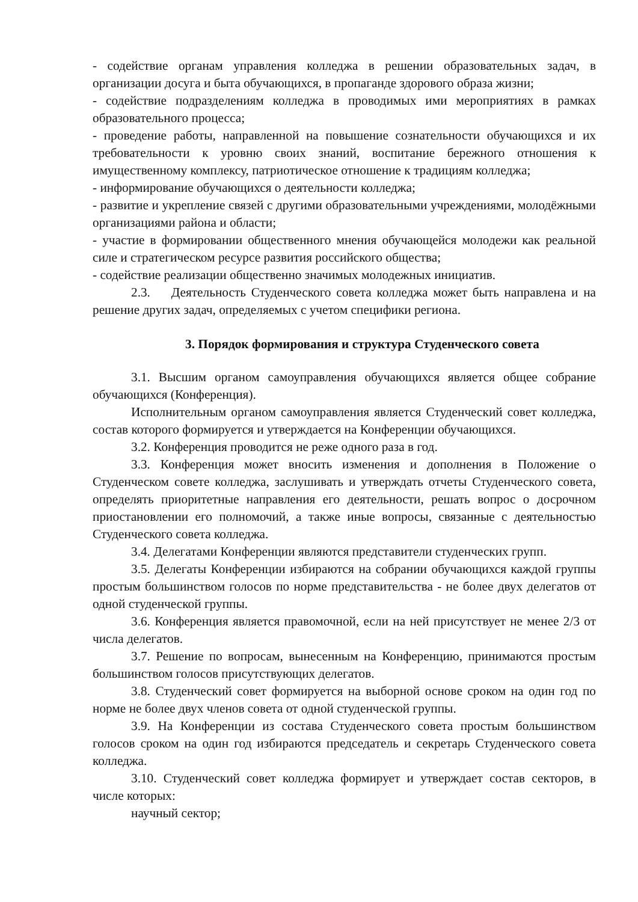- содействие органам управления колледжа в решении образовательных задач, в организации досуга и быта обучающихся, в пропаганде здорового образа жизни;
- содействие подразделениям колледжа в проводимых ими мероприятиях в рамках образовательного процесса;
- проведение работы, направленной на повышение сознательности обучающихся и их требовательности к уровню своих знаний, воспитание бережного отношения к имущественному комплексу, патриотическое отношение к традициям колледжа;
- информирование обучающихся о деятельности колледжа;
- развитие и укрепление связей с другими образовательными учреждениями, молодёжными организациями района и области;
- участие в формировании общественного мнения обучающейся молодежи как реальной силе и стратегическом ресурсе развития российского общества;
- содействие реализации общественно значимых молодежных инициатив.
2.3. Деятельность Студенческого совета колледжа может быть направлена и на решение других задач, определяемых с учетом специфики региона.
3. Порядок формирования и структура Студенческого совета
3.1. Высшим органом самоуправления обучающихся является общее собрание обучающихся (Конференция).
Исполнительным органом самоуправления является Студенческий совет колледжа, состав которого формируется и утверждается на Конференции обучающихся.
3.2. Конференция проводится не реже одного раза в год.
3.3. Конференция может вносить изменения и дополнения в Положение о Студенческом совете колледжа, заслушивать и утверждать отчеты Студенческого совета, определять приоритетные направления его деятельности, решать вопрос о досрочном приостановлении его полномочий, а также иные вопросы, связанные с деятельностью Студенческого совета колледжа.
3.4. Делегатами Конференции являются представители студенческих групп.
3.5. Делегаты Конференции избираются на собрании обучающихся каждой группы простым большинством голосов по норме представительства - не более двух делегатов от одной студенческой группы.
3.6. Конференция является правомочной, если на ней присутствует не менее 2/3 от числа делегатов.
3.7. Решение по вопросам, вынесенным на Конференцию, принимаются простым большинством голосов присутствующих делегатов.
3.8. Студенческий совет формируется на выборной основе сроком на один год по норме не более двух членов совета от одной студенческой группы.
3.9. На Конференции из состава Студенческого совета простым большинством голосов сроком на один год избираются председатель и секретарь Студенческого совета колледжа.
3.10. Студенческий совет колледжа формирует и утверждает состав секторов, в числе которых:
научный сектор;